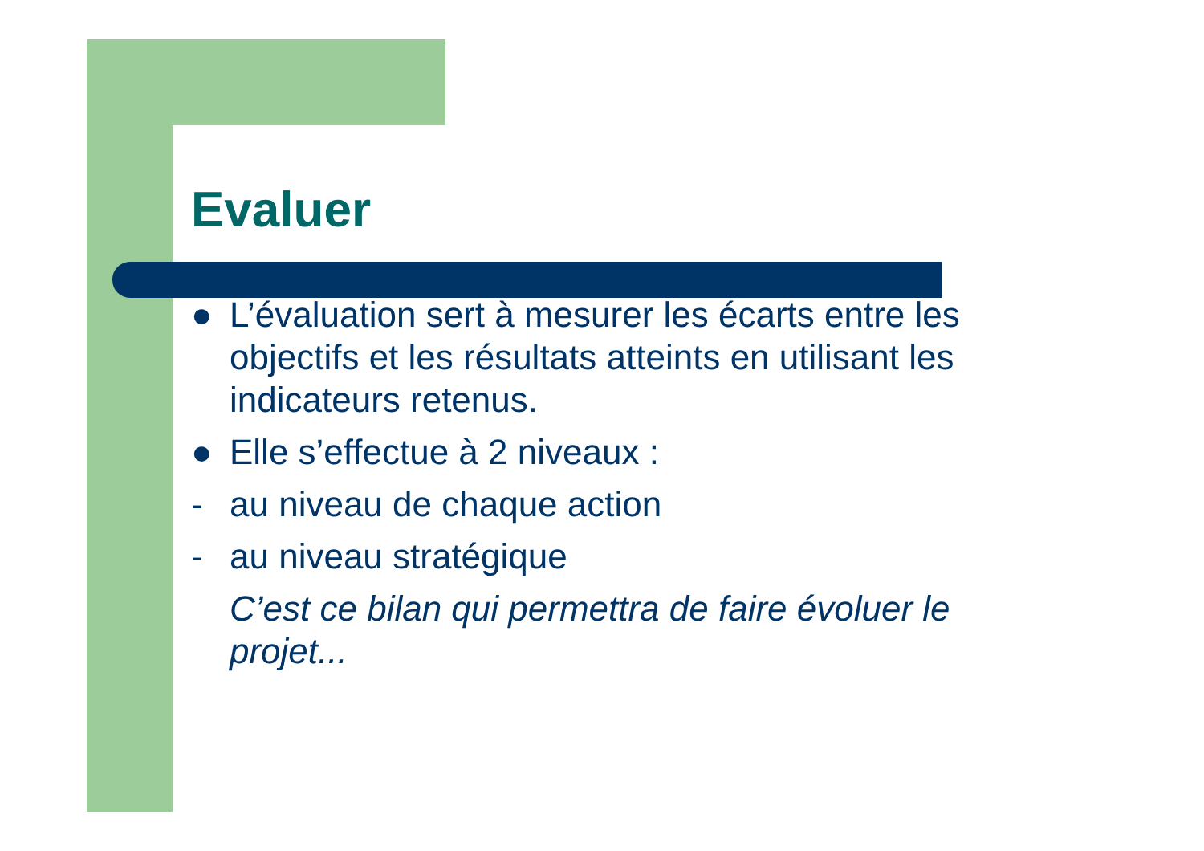Evaluer
● L’évaluation sert à mesurer les écarts entre les objectifs et les résultats atteints en utilisant les indicateurs retenus.
● Elle s’effectue à 2 niveaux :
- au niveau de chaque action
- au niveau stratégique
C’est ce bilan qui permettra de faire évoluer le projet...